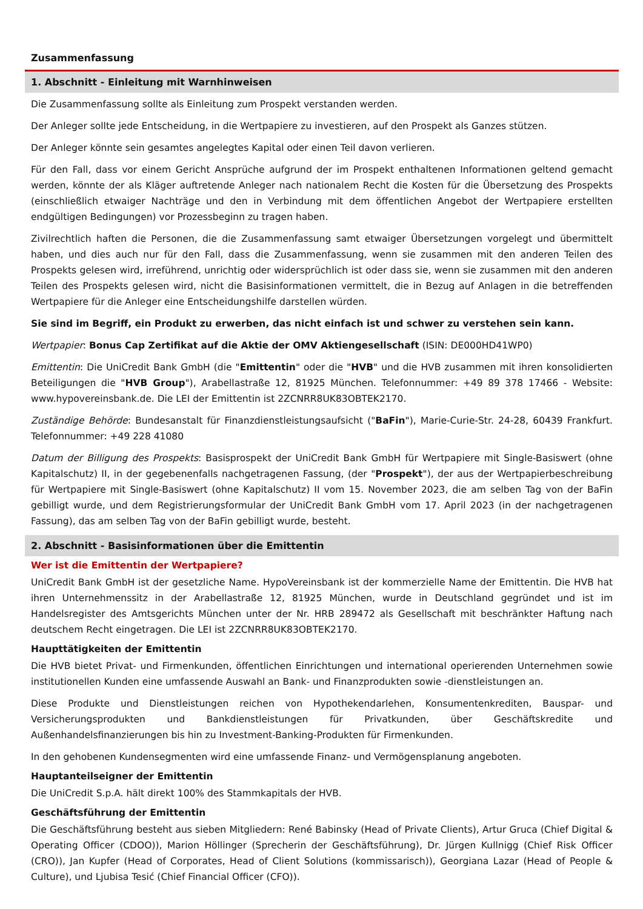Zusammenfassung
1. Abschnitt - Einleitung mit Warnhinweisen
Die Zusammenfassung sollte als Einleitung zum Prospekt verstanden werden.
Der Anleger sollte jede Entscheidung, in die Wertpapiere zu investieren, auf den Prospekt als Ganzes stützen.
Der Anleger könnte sein gesamtes angelegtes Kapital oder einen Teil davon verlieren.
Für den Fall, dass vor einem Gericht Ansprüche aufgrund der im Prospekt enthaltenen Informationen geltend gemacht werden, könnte der als Kläger auftretende Anleger nach nationalem Recht die Kosten für die Übersetzung des Prospekts (einschließlich etwaiger Nachträge und den in Verbindung mit dem öffentlichen Angebot der Wertpapiere erstellten endgültigen Bedingungen) vor Prozessbeginn zu tragen haben.
Zivilrechtlich haften die Personen, die die Zusammenfassung samt etwaiger Übersetzungen vorgelegt und übermittelt haben, und dies auch nur für den Fall, dass die Zusammenfassung, wenn sie zusammen mit den anderen Teilen des Prospekts gelesen wird, irreführend, unrichtig oder widersprüchlich ist oder dass sie, wenn sie zusammen mit den anderen Teilen des Prospekts gelesen wird, nicht die Basisinformationen vermittelt, die in Bezug auf Anlagen in die betreffenden Wertpapiere für die Anleger eine Entscheidungshilfe darstellen würden.
Sie sind im Begriff, ein Produkt zu erwerben, das nicht einfach ist und schwer zu verstehen sein kann.
Wertpapier: Bonus Cap Zertifikat auf die Aktie der OMV Aktiengesellschaft (ISIN: DE000HD41WP0)
Emittentin: Die UniCredit Bank GmbH (die "Emittentin" oder die "HVB" und die HVB zusammen mit ihren konsolidierten Beteiligungen die "HVB Group"), Arabellastraße 12, 81925 München. Telefonnummer: +49 89 378 17466 - Website: www.hypovereinsbank.de. Die LEI der Emittentin ist 2ZCNRR8UK83OBTEK2170.
Zuständige Behörde: Bundesanstalt für Finanzdienstleistungsaufsicht ("BaFin"), Marie-Curie-Str. 24-28, 60439 Frankfurt. Telefonnummer: +49 228 41080
Datum der Billigung des Prospekts: Basisprospekt der UniCredit Bank GmbH für Wertpapiere mit Single-Basiswert (ohne Kapitalschutz) II, in der gegebenenfalls nachgetragenen Fassung, (der "Prospekt"), der aus der Wertpapierbeschreibung für Wertpapiere mit Single-Basiswert (ohne Kapitalschutz) II vom 15. November 2023, die am selben Tag von der BaFin gebilligt wurde, und dem Registrierungsformular der UniCredit Bank GmbH vom 17. April 2023 (in der nachgetragenen Fassung), das am selben Tag von der BaFin gebilligt wurde, besteht.
2. Abschnitt - Basisinformationen über die Emittentin
Wer ist die Emittentin der Wertpapiere?
UniCredit Bank GmbH ist der gesetzliche Name. HypoVereinsbank ist der kommerzielle Name der Emittentin. Die HVB hat ihren Unternehmenssitz in der Arabellastraße 12, 81925 München, wurde in Deutschland gegründet und ist im Handelsregister des Amtsgerichts München unter der Nr. HRB 289472 als Gesellschaft mit beschränkter Haftung nach deutschem Recht eingetragen. Die LEI ist 2ZCNRR8UK83OBTEK2170.
Haupttätigkeiten der Emittentin
Die HVB bietet Privat- und Firmenkunden, öffentlichen Einrichtungen und international operierenden Unternehmen sowie institutionellen Kunden eine umfassende Auswahl an Bank- und Finanzprodukten sowie -dienstleistungen an.
Diese Produkte und Dienstleistungen reichen von Hypothekendarlehen, Konsumentenkrediten, Bauspar- und Versicherungsprodukten und Bankdienstleistungen für Privatkunden, über Geschäftskredite und Außenhandelsfinanzierungen bis hin zu Investment-Banking-Produkten für Firmenkunden.
In den gehobenen Kundensegmenten wird eine umfassende Finanz- und Vermögensplanung angeboten.
Hauptanteilseigner der Emittentin
Die UniCredit S.p.A. hält direkt 100% des Stammkapitals der HVB.
Geschäftsführung der Emittentin
Die Geschäftsführung besteht aus sieben Mitgliedern: René Babinsky (Head of Private Clients), Artur Gruca (Chief Digital & Operating Officer (CDOO)), Marion Höllinger (Sprecherin der Geschäftsführung), Dr. Jürgen Kullnigg (Chief Risk Officer (CRO)), Jan Kupfer (Head of Corporates, Head of Client Solutions (kommissarisch)), Georgiana Lazar (Head of People & Culture), und Ljubisa Tesić (Chief Financial Officer (CFO)).